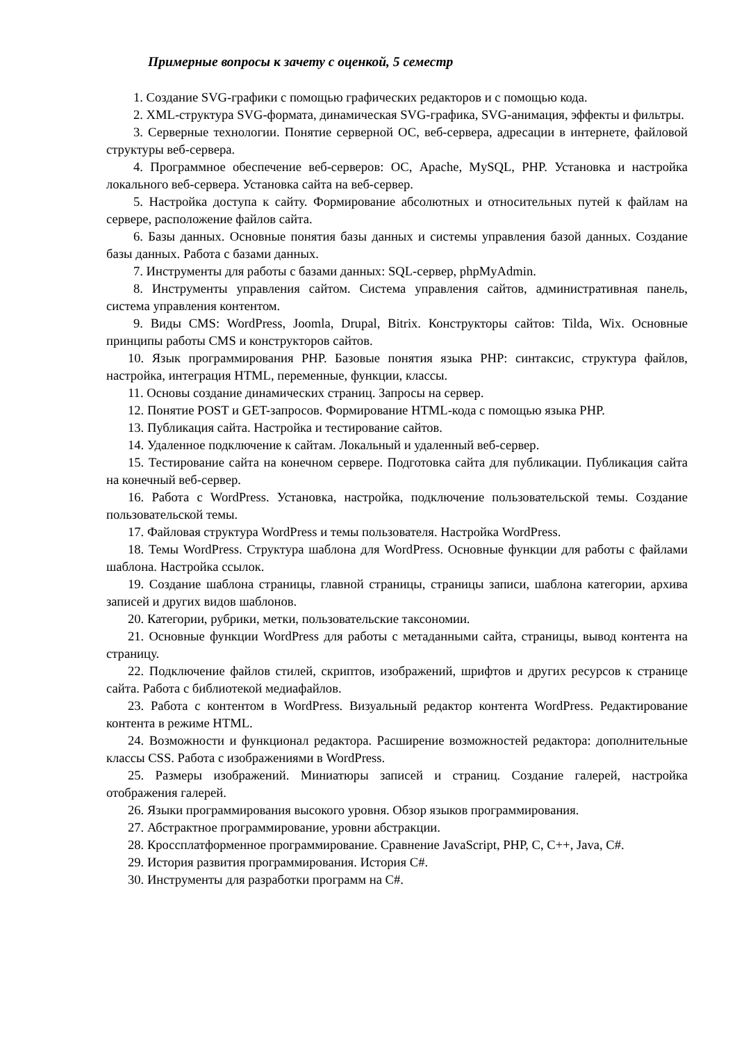Примерные вопросы к зачету с оценкой, 5 семестр
1. Создание SVG-графики с помощью графических редакторов и с помощью кода.
2. XML-структура SVG-формата, динамическая SVG-графика, SVG-анимация, эффекты и фильтры.
3. Серверные технологии. Понятие серверной ОС, веб-сервера, адресации в интернете, файловой структуры веб-сервера.
4. Программное обеспечение веб-серверов: ОС, Apache, MySQL, PHP. Установка и настройка локального веб-сервера. Установка сайта на веб-сервер.
5. Настройка доступа к сайту. Формирование абсолютных и относительных путей к файлам на сервере, расположение файлов сайта.
6. Базы данных. Основные понятия базы данных и системы управления базой данных. Создание базы данных. Работа с базами данных.
7. Инструменты для работы с базами данных: SQL-сервер, phpMyAdmin.
8. Инструменты управления сайтом. Система управления сайтов, административная панель, система управления контентом.
9. Виды CMS: WordPress, Joomla, Drupal, Bitrix. Конструкторы сайтов: Tilda, Wix. Основные принципы работы CMS и конструкторов сайтов.
10. Язык программирования PHP. Базовые понятия языка PHP: синтаксис, структура файлов, настройка, интеграция HTML, переменные, функции, классы.
11. Основы создание динамических страниц. Запросы на сервер.
12. Понятие POST и GET-запросов. Формирование HTML-кода с помощью языка PHP.
13. Публикация сайта. Настройка и тестирование сайтов.
14. Удаленное подключение к сайтам. Локальный и удаленный веб-сервер.
15. Тестирование сайта на конечном сервере. Подготовка сайта для публикации. Публикация сайта на конечный веб-сервер.
16. Работа с WordPress. Установка, настройка, подключение пользовательской темы. Создание пользовательской темы.
17. Файловая структура WordPress и темы пользователя. Настройка WordPress.
18. Темы WordPress. Структура шаблона для WordPress. Основные функции для работы с файлами шаблона. Настройка ссылок.
19. Создание шаблона страницы, главной страницы, страницы записи, шаблона категории, архива записей и других видов шаблонов.
20. Категории, рубрики, метки, пользовательские таксономии.
21. Основные функции WordPress для работы с метаданными сайта, страницы, вывод контента на страницу.
22. Подключение файлов стилей, скриптов, изображений, шрифтов и других ресурсов к странице сайта. Работа с библиотекой медиафайлов.
23. Работа с контентом в WordPress. Визуальный редактор контента WordPress. Редактирование контента в режиме HTML.
24. Возможности и функционал редактора. Расширение возможностей редактора: дополнительные классы CSS. Работа с изображениями в WordPress.
25. Размеры изображений. Миниатюры записей и страниц. Создание галерей, настройка отображения галерей.
26. Языки программирования высокого уровня. Обзор языков программирования.
27. Абстрактное программирование, уровни абстракции.
28. Кроссплатформенное программирование. Сравнение JavaScript, PHP, C, C++, Java, C#.
29. История развития программирования. История C#.
30. Инструменты для разработки программ на C#.